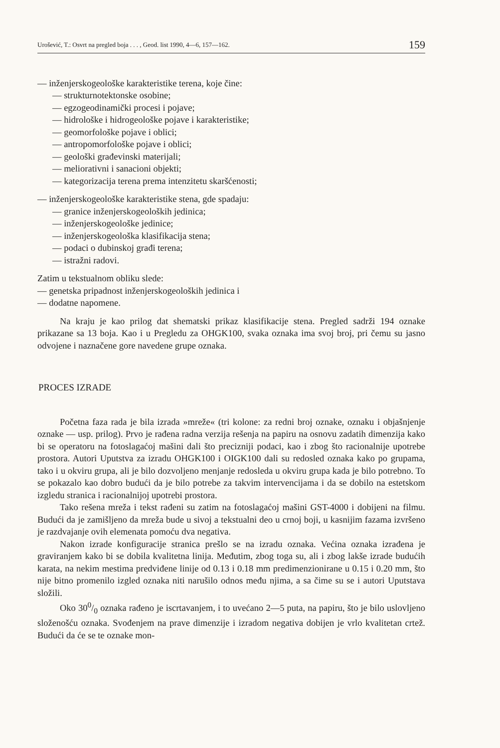Urošević, T.: Osvrt na pregled boja . . . , Geod. list 1990, 4—6, 157—162. 159
— inženjerskogeološke karakteristike terena, koje čine:
— strukturnotektonske osobine;
— egzogeodinamički procesi i pojave;
— hidrološke i hidrogeološke pojave i karakteristike;
— geomorfološke pojave i oblici;
— antropomorfološke pojave i oblici;
— geološki građevinski materijali;
— meliorativni i sanacioni objekti;
— kategorizacija terena prema intenzitetu skaršćenosti;
— inženjerskogeološke karakteristike stena, gde spadaju:
— granice inženjerskogeoloških jedinica;
— inženjerskogeološke jedinice;
— inženjerskogeološka klasifikacija stena;
— podaci o dubinskoj građi terena;
— istražni radovi.
Zatim u tekstualnom obliku slede:
— genetska pripadnost inženjerskogeoloških jedinica i
— dodatne napomene.
Na kraju je kao prilog dat shematski prikaz klasifikacije stena. Pregled sadrži 194 oznake prikazane sa 13 boja. Kao i u Pregledu za OHGK100, svaka oznaka ima svoj broj, pri čemu su jasno odvojene i naznačene gore navedene grupe oznaka.
PROCES IZRADE
Početna faza rada je bila izrada »mreže« (tri kolone: za redni broj oznake, oznaku i objašnjenje oznake — usp. prilog). Prvo je rađena radna verzija rešenja na papiru na osnovu zadatih dimenzija kako bi se operatoru na fotoslagaćoj mašini dali što precizniji podaci, kao i zbog što racionalnije upotrebe prostora. Autori Uputstva za izradu OHGK100 i OIGK100 dali su redosled oznaka kako po grupama, tako i u okviru grupa, ali je bilo dozvoljeno menjanje redosleda u okviru grupa kada je bilo potrebno. To se pokazalo kao dobro budući da je bilo potrebe za takvim intervencijama i da se dobilo na estetskom izgledu stranica i racionalnijoj upotrebi prostora.
Tako rešena mreža i tekst rađeni su zatim na fotoslagaćoj mašini GST-4000 i dobijeni na filmu. Budući da je zamišljeno da mreža bude u sivoj a tekstualni deo u crnoj boji, u kasnijim fazama izvršeno je razdvajanje ovih elemenata pomoću dva negativa.
Nakon izrade konfiguracije stranica prešlo se na izradu oznaka. Većina oznaka izrađena je graviranjem kako bi se dobila kvalitetna linija. Međutim, zbog toga su, ali i zbog lakše izrade budućih karata, na nekim mestima predviđene linije od 0.13 i 0.18 mm predimenzionirane u 0.15 i 0.20 mm, što nije bitno promenilo izgled oznaka niti narušilo odnos među njima, a sa čime su se i autori Uputstava složili.
Oko 300/0 oznaka rađeno je iscrtavanjem, i to uvećano 2—5 puta, na papiru, što je bilo uslovljeno složenošću oznaka. Svođenjem na prave dimenzije i izradom negativa dobijen je vrlo kvalitetan crtež. Budući da će se te oznake mon-